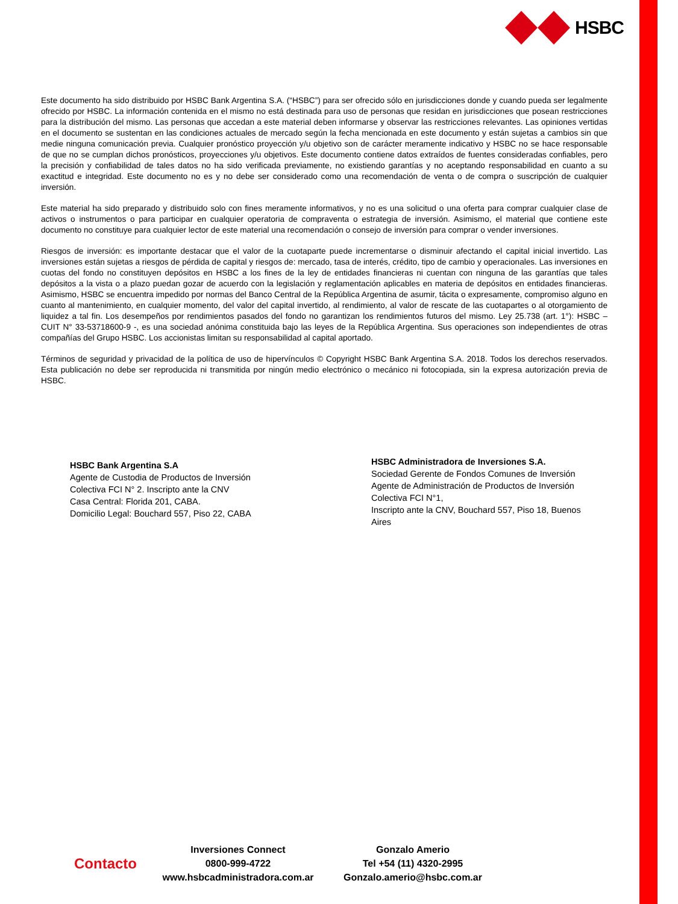HSBC
Este documento ha sido distribuido por HSBC Bank Argentina S.A. (“HSBC”) para ser ofrecido sólo en jurisdicciones donde y cuando pueda ser legalmente ofrecido por HSBC. La información contenida en el mismo no está destinada para uso de personas que residan en jurisdicciones que posean restricciones para la distribución del mismo. Las personas que accedan a este material deben informarse y observar las restricciones relevantes. Las opiniones vertidas en el documento se sustentan en las condiciones actuales de mercado según la fecha mencionada en este documento y están sujetas a cambios sin que medie ninguna comunicación previa. Cualquier pronóstico proyección y/u objetivo son de carácter meramente indicativo y HSBC no se hace responsable de que no se cumplan dichos pronósticos, proyecciones y/u objetivos. Este documento contiene datos extraídos de fuentes consideradas confiables, pero la precisión y confiabilidad de tales datos no ha sido verificada previamente, no existiendo garantías y no aceptando responsabilidad en cuanto a su exactitud e integridad. Este documento no es y no debe ser considerado como una recomendación de venta o de compra o suscripción de cualquier inversión.
Este material ha sido preparado y distribuido solo con fines meramente informativos, y no es una solicitud o una oferta para comprar cualquier clase de activos o instrumentos o para participar en cualquier operatoria de compraventa o estrategia de inversión. Asimismo, el material que contiene este documento no constituye para cualquier lector de este material una recomendación o consejo de inversión para comprar o vender inversiones.
Riesgos de inversión: es importante destacar que el valor de la cuotaparte puede incrementarse o disminuir afectando el capital inicial invertido. Las inversiones están sujetas a riesgos de pérdida de capital y riesgos de: mercado, tasa de interés, crédito, tipo de cambio y operacionales. Las inversiones en cuotas del fondo no constituyen depósitos en HSBC a los fines de la ley de entidades financieras ni cuentan con ninguna de las garantías que tales depósitos a la vista o a plazo puedan gozar de acuerdo con la legislación y reglamentación aplicables en materia de depósitos en entidades financieras. Asimismo, HSBC se encuentra impedido por normas del Banco Central de la República Argentina de asumir, tácita o expresamente, compromiso alguno en cuanto al mantenimiento, en cualquier momento, del valor del capital invertido, al rendimiento, al valor de rescate de las cuotapartes o al otorgamiento de liquidez a tal fin. Los desempeños por rendimientos pasados del fondo no garantizan los rendimientos futuros del mismo. Ley 25.738 (art. 1°): HSBC – CUIT N° 33-53718600-9 -, es una sociedad anónima constituida bajo las leyes de la República Argentina. Sus operaciones son independientes de otras compañías del Grupo HSBC. Los accionistas limitan su responsabilidad al capital aportado.
Términos de seguridad y privacidad de la política de uso de hipervínculos © Copyright HSBC Bank Argentina S.A. 2018. Todos los derechos reservados. Esta publicación no debe ser reproducida ni transmitida por ningún medio electrónico o mecánico ni fotocopiada, sin la expresa autorización previa de HSBC.
HSBC Bank Argentina S.A
Agente de Custodia de Productos de Inversión
Colectiva FCI N° 2. Inscripto ante la CNV
Casa Central: Florida 201, CABA.
Domicilio Legal: Bouchard 557, Piso 22, CABA
HSBC Administradora de Inversiones S.A.
Sociedad Gerente de Fondos Comunes de Inversión
Agente de Administración de Productos de Inversión
Colectiva FCI N°1,
Inscripto ante la CNV, Bouchard 557, Piso 18, Buenos Aires
Contacto
Inversiones Connect
0800-999-4722
www.hsbcadministradora.com.ar
Gonzalo Amerio
Tel +54 (11) 4320-2995
Gonzalo.amerio@hsbc.com.ar